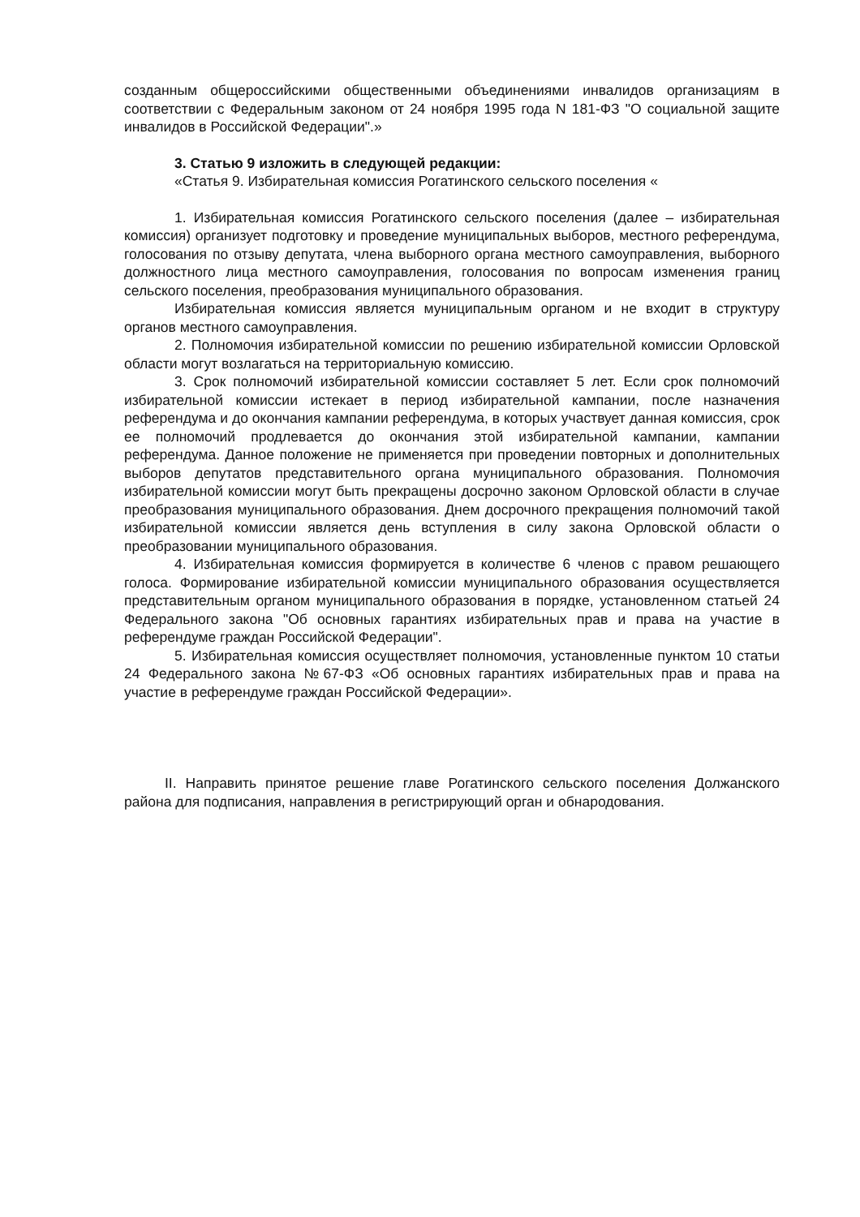созданным общероссийскими общественными объединениями инвалидов организациям в соответствии с Федеральным законом от 24 ноября 1995 года N 181-ФЗ "О социальной защите инвалидов в Российской Федерации".»
3. Статью 9 изложить в следующей редакции:
«Статья 9. Избирательная комиссия Рогатинского сельского поселения «
1. Избирательная комиссия Рогатинского сельского поселения (далее – избирательная комиссия) организует подготовку и проведение муниципальных выборов, местного референдума, голосования по отзыву депутата, члена выборного органа местного самоуправления, выборного должностного лица местного самоуправления, голосования по вопросам изменения границ сельского поселения, преобразования муниципального образования.
Избирательная комиссия является муниципальным органом и не входит в структуру органов местного самоуправления.
2. Полномочия избирательной комиссии по решению избирательной комиссии Орловской области могут возлагаться на территориальную комиссию.
3. Срок полномочий избирательной комиссии составляет 5 лет. Если срок полномочий избирательной комиссии истекает в период избирательной кампании, после назначения референдума и до окончания кампании референдума, в которых участвует данная комиссия, срок ее полномочий продлевается до окончания этой избирательной кампании, кампании референдума. Данное положение не применяется при проведении повторных и дополнительных выборов депутатов представительного органа муниципального образования. Полномочия избирательной комиссии могут быть прекращены досрочно законом Орловской области в случае преобразования муниципального образования. Днем досрочного прекращения полномочий такой избирательной комиссии является день вступления в силу закона Орловской области о преобразовании муниципального образования.
4. Избирательная комиссия формируется в количестве 6 членов с правом решающего голоса. Формирование избирательной комиссии муниципального образования осуществляется представительным органом муниципального образования в порядке, установленном статьей 24 Федерального закона "Об основных гарантиях избирательных прав и права на участие в референдуме граждан Российской Федерации".
5. Избирательная комиссия осуществляет полномочия, установленные пунктом 10 статьи 24 Федерального закона №67-ФЗ «Об основных гарантиях избирательных прав и права на участие в референдуме граждан Российской Федерации».
II. Направить принятое решение главе Рогатинского сельского поселения Должанского района для подписания, направления в регистрирующий орган и обнародования.